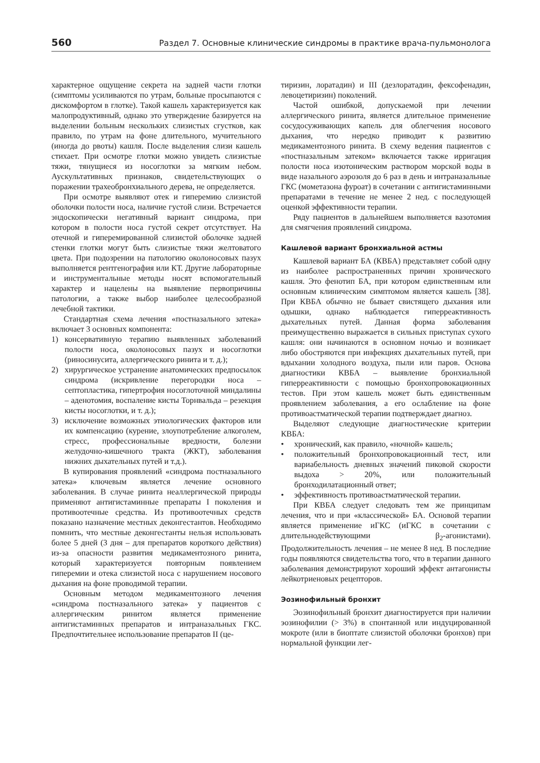560 Раздел 7. Основные клинические синдромы в практике врача-пульмонолога
характерное ощущение секрета на задней части глотки (симптомы усиливаются по утрам, больные просыпаются с дискомфортом в глотке). Такой кашель характеризуется как малопродуктивный, однако это утверждение базируется на выделении больным нескольких слизистых сгустков, как правило, по утрам на фоне длительного, мучительного (иногда до рвоты) кашля. После выделения слизи кашель стихает. При осмотре глотки можно увидеть слизистые тяжи, тянущиеся из носоглотки за мягким небом. Аускультативных признаков, свидетельствующих о поражении трахеобронхиального дерева, не определяется.
При осмотре выявляют отек и гиперемию слизистой оболочки полости носа, наличие густой слизи. Встречается эндоскопически негативный вариант синдрома, при котором в полости носа густой секрет отсутствует. На отечной и гиперемированной слизистой оболочке задней стенки глотки могут быть слизистые тяжи желтоватого цвета. При подозрении на патологию околоносовых пазух выполняется рентгенография или КТ. Другие лабораторные и инструментальные методы носят вспомогательный характер и нацелены на выявление первопричины патологии, а также выбор наиболее целесообразной лечебной тактики.
Стандартная схема лечения «постназального затека» включает 3 основных компонента:
1) консервативную терапию выявленных заболеваний полости носа, околоносовых пазух и носоглотки (риносинусита, аллергического ринита и т. д.);
2) хирургическое устранение анатомических предпосылок синдрома (искривление перегородки носа – септопластика, гипертрофия носоглоточной миндалины – аденотомия, воспаление кисты Торнвальда – резекция кисты носоглотки, и т. д.);
3) исключение возможных этиологических факторов или их компенсацию (курение, злоупотребление алкоголем, стресс, профессиональные вредности, болезни желудочно-кишечного тракта (ЖКТ), заболевания нижних дыхательных путей и т.д.).
В купирования проявлений «синдрома постназального затека» ключевым является лечение основного заболевания. В случае ринита неаллергической природы применяют антигистаминные препараты I поколения и противоотечные средства. Из противоотечных средств показано назначение местных деконгестантов. Необходимо помнить, что местные деконгестанты нельзя использовать более 5 дней (3 дня – для препаратов короткого действия) из-за опасности развития медикаментозного ринита, который характеризуется повторным появлением гиперемии и отека слизистой носа с нарушением носового дыхания на фоне проводимой терапии.
Основным методом медикаментозного лечения «синдрома постназального затека» у пациентов с аллергическим ринитом является применение антигистаминных препаратов и интраназальных ГКС. Предпочтительнее использование препаратов II (це-
тиризин, лоратадин) и III (дезлоратадин, фексофенадин, левоцетиризин) поколений.
Частой ошибкой, допускаемой при лечении аллергического ринита, является длительное применение сосудосуживающих капель для облегчения носового дыхания, что нередко приводит к развитию медикаментозного ринита. В схему ведения пациентов с «постназальным затеком» включается также ирригация полости носа изотоническим раствором морской воды в виде назального аэрозоля до 6 раз в день и интраназальные ГКС (мометазона фуроат) в сочетании с антигистаминными препаратами в течение не менее 2 нед. с последующей оценкой эффективности терапии.
Ряду пациентов в дальнейшем выполняется вазотомия для смягчения проявлений синдрома.
Кашлевой вариант бронхиальной астмы
Кашлевой вариант БА (КВБА) представляет собой одну из наиболее распространенных причин хронического кашля. Это фенотип БА, при котором единственным или основным клиническим симптомом является кашель [38]. При КВБА обычно не бывает свистящего дыхания или одышки, однако наблюдается гиперреактивность дыхательных путей. Данная форма заболевания преимущественно выражается в сильных приступах сухого кашля: они начинаются в основном ночью и возникает либо обостряются при инфекциях дыхательных путей, при вдыхании холодного воздуха, пыли или паров. Основа диагностики КВБА – выявление бронхиальной гиперреактивности с помощью бронхопровокационных тестов. При этом кашель может быть единственным проявлением заболевания, а его ослабление на фоне противоастматической терапии подтверждает диагноз.
Выделяют следующие диагностические критерии КВБА:
• хронический, как правило, «ночной» кашель;
• положительный бронхопровокационный тест, или вариабельность дневных значений пиковой скорости выдоха > 20%, или положительный бронходилатационный ответ;
• эффективность противоастматической терапии.
При КВБА следует следовать тем же принципам лечения, что и при «классической» БА. Основой терапии является применение иГКС (иГКС в сочетании с длительнодействующими β<sub>2</sub>-агонистами). Продолжительность лечения – не менее 8 нед. В последние годы появляются свидетельства того, что в терапии данного заболевания демонстрируют хороший эффект антагонисты лейкотриеновых рецепторов.
Эозинофильный бронхит
Эозинофильный бронхит диагностируется при наличии эозинофилии (> 3%) в спонтанной или индуцированной мокроте (или в биоптате слизистой оболочки бронхов) при нормальной функции лег-